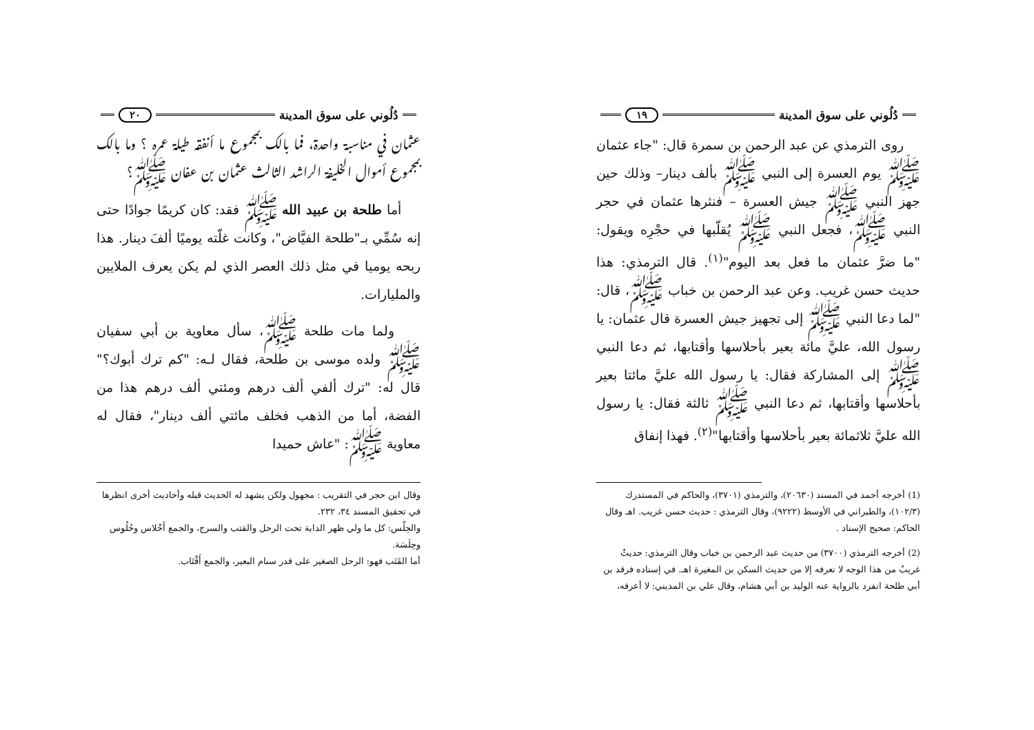دُلُوني على سوق المدينة ١٩
روى الترمذي عن عبد الرحمن بن سمرة قال: "جاء عثمان ﷺ يوم العسرة إلى النبي ﷺ بألف دينار– وذلك حين جهز النبي ﷺ جيش العسرة – فنثرها عثمان في حجر النبي ﷺ، فجعل النبي ﷺ يُقلّبها في حجْرِه ويقول: "ما ضرَّ عثمان ما فعل بعد اليوم"<sup>(١)</sup>. قال الترمذي: هذا حديث حسن غريب. وعن عبد الرحمن بن خباب ﷺ، قال: "لما دعا النبي ﷺ إلى تجهيز جيش العسرة قال عثمان: يا رسول الله، عليَّ مائة بعير بأحلاسها وأقتابها، ثم دعا النبي ﷺ إلى المشاركة فقال: يا رسول الله عليَّ مائتا بعير بأحلاسها وأقتابها، ثم دعا النبي ﷺ ثالثة فقال: يا رسول الله عليَّ ثلاثمائة بعير بأحلاسها وأقتابها"<sup>(٢)</sup>. فهذا إنفاق
(1) أخرجه أحمد في المسند (٢٠٦٣٠)، والترمذي (٣٧٠١)، والحاكم في المستدرك (١٠٢/٣)، والطبراني في الأوسط (٩٢٢٢)، وقال الترمذي : حديث حسن غريب. اهـ وقال الحاكم: صحيح الإسناد .
(2) أخرجه الترمذي (٣٧٠٠) من حديث عبد الرحمن بن خباب وقال الترمذي: حديثٌ غريبٌ من هذا الوجه لا نعرفه إلا من حديث السكن بن المغيرة اهـ. في إسناده فرقد بن أبي طلحة انفرد بالرواية عنه الوليد بن أبي هشام، وقال علي بن المديني: لا أعرفه،
دُلُوني على سوق المدينة ٢٠
عثمان في مناسبة واحدة، فما بالك بمجموع ما أنفقه طيلة عمره ؟ وما بالك بمجموع أموال الخليفة الراشد الثالث عثمان بن عفان ﷺ؟
أما طلحة بن عبيد الله ﷺ فقد: كان كريمًا جوادًا حتى إنه سُمِّي بـ"طلحة الفيَّاض"، وكانت غلّته يوميًا ألفَ دينار. هذا ربحه يوميا في مثل ذلك العصر الذي لم يكن يعرف الملايين والمليارات.
ولما مات طلحة ﷺ، سأل معاوية بن أبي سفيان ﷺ ولده موسى بن طلحة، فقال لـه: "كم ترك أبوك؟" قال له: "ترك ألفي ألف درهم ومئتي ألف درهم هذا من الفضة، أما من الذهب فخلف مائتي ألف دينار"، فقال له معاوية ﷺ: "عاش حميدا
وقال ابن حجر في التقريب : مجهول ولكن يشهد له الحديث قبله وأحاديث أخرى انظرها في تحقيق المسند ٣٤، ٢٣٢.
والحِلْس: كل ما ولي ظهر الدابة تحت الرحل والقتب والسرج، والجمع أَحْلاس وحُلُوس وحِلَسَة.
أما القَتَب فهو: الرحل الصغير على قدر سنام البعير، والجمع أَقْتَاب.